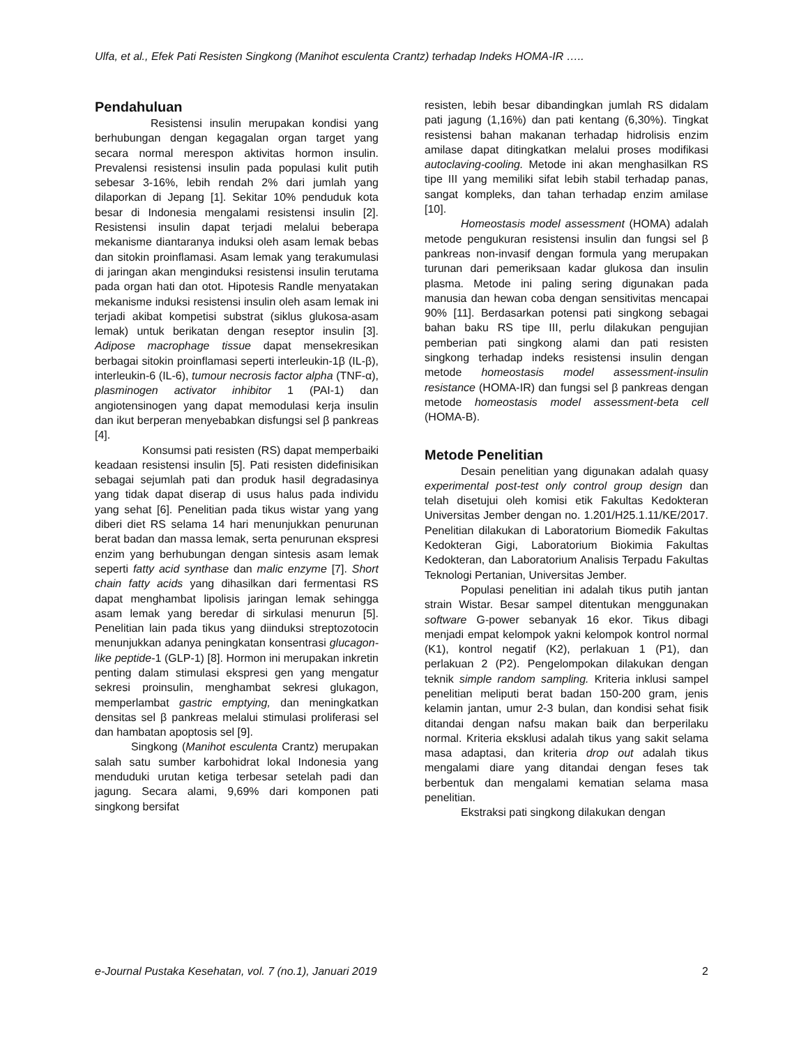Ulfa, et al., Efek Pati Resisten Singkong (Manihot esculenta Crantz) terhadap Indeks HOMA-IR …..
Pendahuluan
Resistensi insulin merupakan kondisi yang berhubungan dengan kegagalan organ target yang secara normal merespon aktivitas hormon insulin. Prevalensi resistensi insulin pada populasi kulit putih sebesar 3-16%, lebih rendah 2% dari jumlah yang dilaporkan di Jepang [1]. Sekitar 10% penduduk kota besar di Indonesia mengalami resistensi insulin [2]. Resistensi insulin dapat terjadi melalui beberapa mekanisme diantaranya induksi oleh asam lemak bebas dan sitokin proinflamasi. Asam lemak yang terakumulasi di jaringan akan menginduksi resistensi insulin terutama pada organ hati dan otot. Hipotesis Randle menyatakan mekanisme induksi resistensi insulin oleh asam lemak ini terjadi akibat kompetisi substrat (siklus glukosa-asam lemak) untuk berikatan dengan reseptor insulin [3]. Adipose macrophage tissue dapat mensekresikan berbagai sitokin proinflamasi seperti interleukin-1β (IL-β), interleukin-6 (IL-6), tumour necrosis factor alpha (TNF-α), plasminogen activator inhibitor 1 (PAI-1) dan angiotensinogen yang dapat memodulasi kerja insulin dan ikut berperan menyebabkan disfungsi sel β pankreas [4].
Konsumsi pati resisten (RS) dapat memperbaiki keadaan resistensi insulin [5]. Pati resisten didefinisikan sebagai sejumlah pati dan produk hasil degradasinya yang tidak dapat diserap di usus halus pada individu yang sehat [6]. Penelitian pada tikus wistar yang yang diberi diet RS selama 14 hari menunjukkan penurunan berat badan dan massa lemak, serta penurunan ekspresi enzim yang berhubungan dengan sintesis asam lemak seperti fatty acid synthase dan malic enzyme [7]. Short chain fatty acids yang dihasilkan dari fermentasi RS dapat menghambat lipolisis jaringan lemak sehingga asam lemak yang beredar di sirkulasi menurun [5]. Penelitian lain pada tikus yang diinduksi streptozotocin menunjukkan adanya peningkatan konsentrasi glucagon-like peptide-1 (GLP-1) [8]. Hormon ini merupakan inkretin penting dalam stimulasi ekspresi gen yang mengatur sekresi proinsulin, menghambat sekresi glukagon, memperlambat gastric emptying, dan meningkatkan densitas sel β pankreas melalui stimulasi proliferasi sel dan hambatan apoptosis sel [9].
Singkong (Manihot esculenta Crantz) merupakan salah satu sumber karbohidrat lokal Indonesia yang menduduki urutan ketiga terbesar setelah padi dan jagung. Secara alami, 9,69% dari komponen pati singkong bersifat
resisten, lebih besar dibandingkan jumlah RS didalam pati jagung (1,16%) dan pati kentang (6,30%). Tingkat resistensi bahan makanan terhadap hidrolisis enzim amilase dapat ditingkatkan melalui proses modifikasi autoclaving-cooling. Metode ini akan menghasilkan RS tipe III yang memiliki sifat lebih stabil terhadap panas, sangat kompleks, dan tahan terhadap enzim amilase [10].
Homeostasis model assessment (HOMA) adalah metode pengukuran resistensi insulin dan fungsi sel β pankreas non-invasif dengan formula yang merupakan turunan dari pemeriksaan kadar glukosa dan insulin plasma. Metode ini paling sering digunakan pada manusia dan hewan coba dengan sensitivitas mencapai 90% [11]. Berdasarkan potensi pati singkong sebagai bahan baku RS tipe III, perlu dilakukan pengujian pemberian pati singkong alami dan pati resisten singkong terhadap indeks resistensi insulin dengan metode homeostasis model assessment-insulin resistance (HOMA-IR) dan fungsi sel β pankreas dengan metode homeostasis model assessment-beta cell (HOMA-B).
Metode Penelitian
Desain penelitian yang digunakan adalah quasy experimental post-test only control group design dan telah disetujui oleh komisi etik Fakultas Kedokteran Universitas Jember dengan no. 1.201/H25.1.11/KE/2017. Penelitian dilakukan di Laboratorium Biomedik Fakultas Kedokteran Gigi, Laboratorium Biokimia Fakultas Kedokteran, dan Laboratorium Analisis Terpadu Fakultas Teknologi Pertanian, Universitas Jember.
Populasi penelitian ini adalah tikus putih jantan strain Wistar. Besar sampel ditentukan menggunakan software G-power sebanyak 16 ekor. Tikus dibagi menjadi empat kelompok yakni kelompok kontrol normal (K1), kontrol negatif (K2), perlakuan 1 (P1), dan perlakuan 2 (P2). Pengelompokan dilakukan dengan teknik simple random sampling. Kriteria inklusi sampel penelitian meliputi berat badan 150-200 gram, jenis kelamin jantan, umur 2-3 bulan, dan kondisi sehat fisik ditandai dengan nafsu makan baik dan berperilaku normal. Kriteria eksklusi adalah tikus yang sakit selama masa adaptasi, dan kriteria drop out adalah tikus mengalami diare yang ditandai dengan feses tak berbentuk dan mengalami kematian selama masa penelitian.
Ekstraksi pati singkong dilakukan dengan
e-Journal Pustaka Kesehatan, vol. 7 (no.1), Januari 2019 2